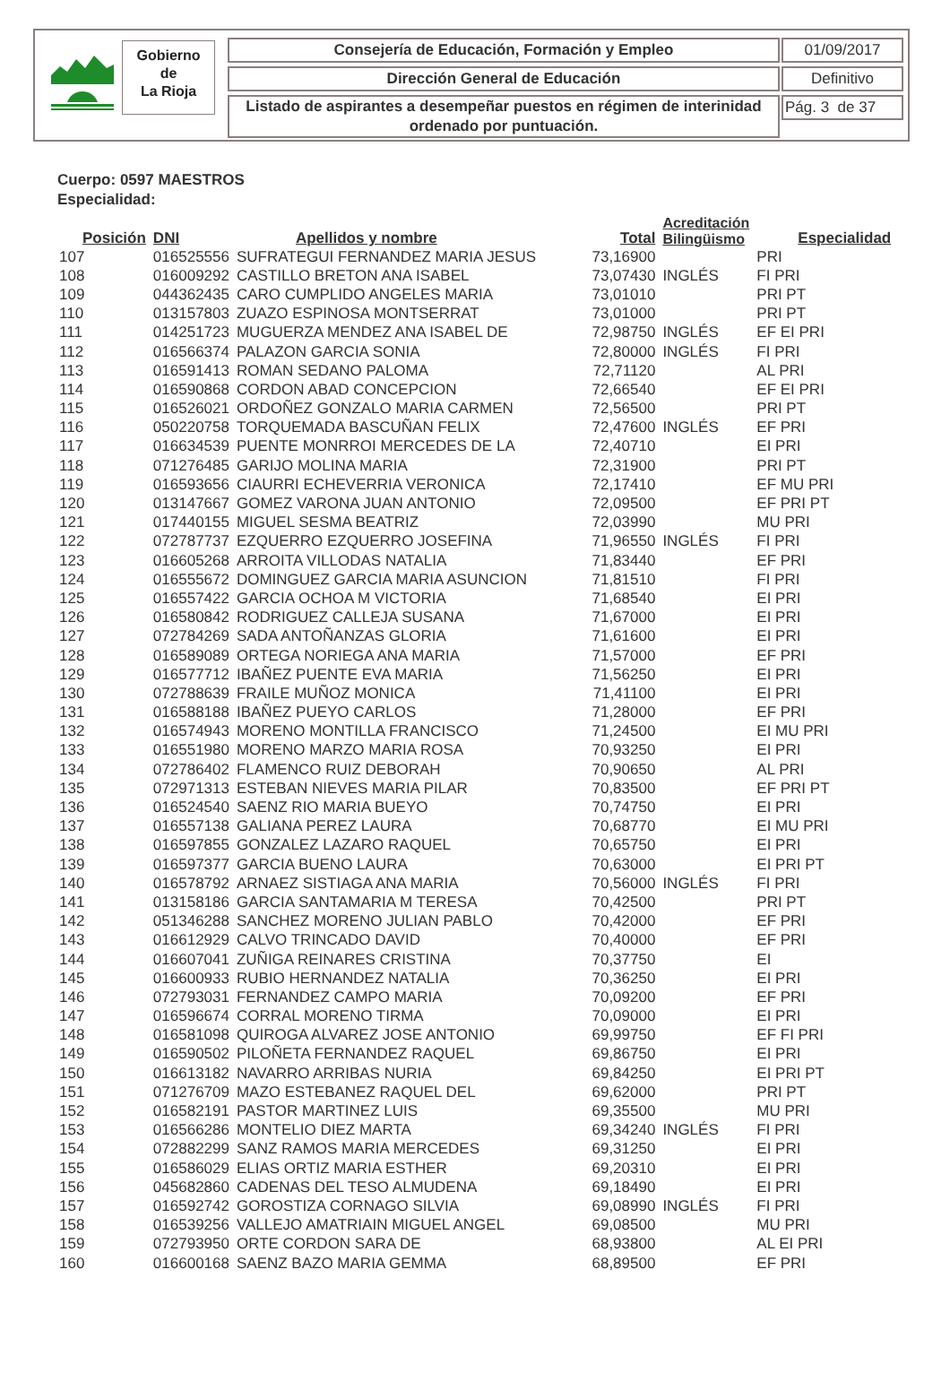Gobierno
de
La Rioja
Consejería de Educación, Formación y Empleo 01/09/2017
Dirección General de Educación Definitivo
Listado de aspirantes a desempeñar puestos en régimen de interinidad ordenado por puntuación.
Pág. 3 de 37
Cuerpo: 0597 MAESTROS
Especialidad:
| Posición | DNI | Apellidos y nombre | Total | Acreditación Bilingüismo | Especialidad |
| --- | --- | --- | --- | --- | --- |
| 107 | 016525556 | SUFRATEGUI FERNANDEZ MARIA JESUS | 73,16900 | | PRI |
| 108 | 016009292 | CASTILLO BRETON ANA ISABEL | 73,07430 | INGLÉS | FI PRI |
| 109 | 044362435 | CARO CUMPLIDO ANGELES MARIA | 73,01010 | | PRI PT |
| 110 | 013157803 | ZUAZO ESPINOSA MONTSERRAT | 73,01000 | | PRI PT |
| 111 | 014251723 | MUGUERZA MENDEZ ANA ISABEL DE | 72,98750 | INGLÉS | EF EI PRI |
| 112 | 016566374 | PALAZON GARCIA SONIA | 72,80000 | INGLÉS | FI PRI |
| 113 | 016591413 | ROMAN SEDANO PALOMA | 72,71120 | | AL PRI |
| 114 | 016590868 | CORDON ABAD CONCEPCION | 72,66540 | | EF EI PRI |
| 115 | 016526021 | ORDOÑEZ GONZALO MARIA CARMEN | 72,56500 | | PRI PT |
| 116 | 050220758 | TORQUEMADA BASCUÑAN FELIX | 72,47600 | INGLÉS | EF PRI |
| 117 | 016634539 | PUENTE MONRROI MERCEDES DE LA | 72,40710 | | EI PRI |
| 118 | 071276485 | GARIJO MOLINA MARIA | 72,31900 | | PRI PT |
| 119 | 016593656 | CIAURRI ECHEVERRIA VERONICA | 72,17410 | | EF MU PRI |
| 120 | 013147667 | GOMEZ VARONA JUAN ANTONIO | 72,09500 | | EF PRI PT |
| 121 | 017440155 | MIGUEL SESMA BEATRIZ | 72,03990 | | MU PRI |
| 122 | 072787737 | EZQUERRO EZQUERRO JOSEFINA | 71,96550 | INGLÉS | FI PRI |
| 123 | 016605268 | ARROITA VILLODAS NATALIA | 71,83440 | | EF PRI |
| 124 | 016555672 | DOMINGUEZ GARCIA MARIA ASUNCION | 71,81510 | | FI PRI |
| 125 | 016557422 | GARCIA OCHOA M VICTORIA | 71,68540 | | EI PRI |
| 126 | 016580842 | RODRIGUEZ CALLEJA SUSANA | 71,67000 | | EI PRI |
| 127 | 072784269 | SADA ANTOÑANZAS GLORIA | 71,61600 | | EI PRI |
| 128 | 016589089 | ORTEGA NORIEGA ANA MARIA | 71,57000 | | EF PRI |
| 129 | 016577712 | IBAÑEZ PUENTE EVA MARIA | 71,56250 | | EI PRI |
| 130 | 072788639 | FRAILE MUÑOZ MONICA | 71,41100 | | EI PRI |
| 131 | 016588188 | IBAÑEZ PUEYO CARLOS | 71,28000 | | EF PRI |
| 132 | 016574943 | MORENO MONTILLA FRANCISCO | 71,24500 | | EI MU PRI |
| 133 | 016551980 | MORENO MARZO MARIA ROSA | 70,93250 | | EI PRI |
| 134 | 072786402 | FLAMENCO RUIZ DEBORAH | 70,90650 | | AL PRI |
| 135 | 072971313 | ESTEBAN NIEVES MARIA PILAR | 70,83500 | | EF PRI PT |
| 136 | 016524540 | SAENZ RIO MARIA BUEYO | 70,74750 | | EI PRI |
| 137 | 016557138 | GALIANA PEREZ LAURA | 70,68770 | | EI MU PRI |
| 138 | 016597855 | GONZALEZ LAZARO RAQUEL | 70,65750 | | EI PRI |
| 139 | 016597377 | GARCIA BUENO LAURA | 70,63000 | | EI PRI PT |
| 140 | 016578792 | ARNAEZ SISTIAGA ANA MARIA | 70,56000 | INGLÉS | FI PRI |
| 141 | 013158186 | GARCIA SANTAMARIA M TERESA | 70,42500 | | PRI PT |
| 142 | 051346288 | SANCHEZ MORENO JULIAN PABLO | 70,42000 | | EF PRI |
| 143 | 016612929 | CALVO TRINCADO DAVID | 70,40000 | | EF PRI |
| 144 | 016607041 | ZUÑIGA REINARES CRISTINA | 70,37750 | | EI |
| 145 | 016600933 | RUBIO HERNANDEZ NATALIA | 70,36250 | | EI PRI |
| 146 | 072793031 | FERNANDEZ CAMPO MARIA | 70,09200 | | EF PRI |
| 147 | 016596674 | CORRAL MORENO TIRMA | 70,09000 | | EI PRI |
| 148 | 016581098 | QUIROGA ALVAREZ JOSE ANTONIO | 69,99750 | | EF FI PRI |
| 149 | 016590502 | PILOÑETA FERNANDEZ RAQUEL | 69,86750 | | EI PRI |
| 150 | 016613182 | NAVARRO ARRIBAS NURIA | 69,84250 | | EI PRI PT |
| 151 | 071276709 | MAZO ESTEBANEZ RAQUEL DEL | 69,62000 | | PRI PT |
| 152 | 016582191 | PASTOR MARTINEZ LUIS | 69,35500 | | MU PRI |
| 153 | 016566286 | MONTELIO DIEZ MARTA | 69,34240 | INGLÉS | FI PRI |
| 154 | 072882299 | SANZ RAMOS MARIA MERCEDES | 69,31250 | | EI PRI |
| 155 | 016586029 | ELIAS ORTIZ MARIA ESTHER | 69,20310 | | EI PRI |
| 156 | 045682860 | CADENAS DEL TESO ALMUDENA | 69,18490 | | EI PRI |
| 157 | 016592742 | GOROSTIZA CORNAGO SILVIA | 69,08990 | INGLÉS | FI PRI |
| 158 | 016539256 | VALLEJO AMATRIAIN MIGUEL ANGEL | 69,08500 | | MU PRI |
| 159 | 072793950 | ORTE CORDON SARA DE | 68,93800 | | AL EI PRI |
| 160 | 016600168 | SAENZ BAZO MARIA GEMMA | 68,89500 | | EF PRI |